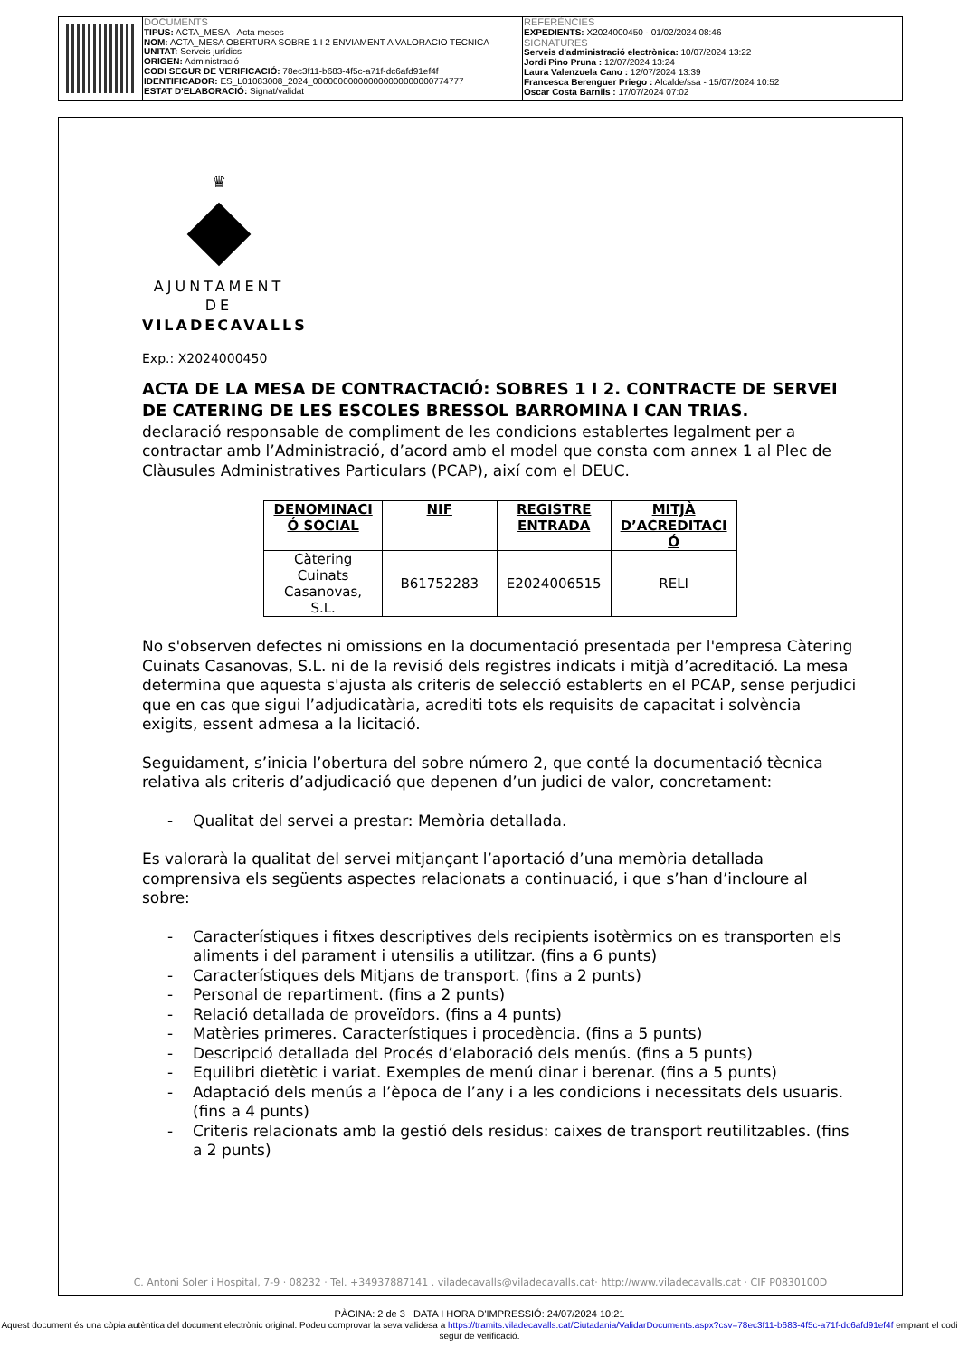DOCUMENTS
TIPUS: ACTA_MESA - Acta meses
NOM: ACTA_MESA OBERTURA SOBRE 1 I 2 ENVIAMENT A VALORACIO TECNICA
UNITAT: Serveis jurídics
ORIGEN: Administració
CODI SEGUR DE VERIFICACIÓ: 78ec3f11-b683-4f5c-a71f-dc6afd91ef4f
IDENTIFICADOR: ES_L01083008_2024_000000000000000000000000774777
ESTAT D'ELABORACIÓ: Signat/validat
REFERÈNCIES
EXPEDIENTS: X2024000450 - 01/02/2024 08:46
SIGNATURES
Serveis d'administració electrònica: 10/07/2024 13:22
Jordi Pino Pruna : 12/07/2024 13:24
Laura Valenzuela Cano : 12/07/2024 13:39
Francesca Berenguer Priego : Alcalde/ssa - 15/07/2024 10:52
Oscar Costa Barnils : 17/07/2024 07:02
♛
AJUNTAMENT DE
VILADECAVALLS
Exp.: X2024000450
ACTA DE LA MESA DE CONTRACTACIÓ: SOBRES 1 I 2. CONTRACTE DE SERVEI DE CATERING DE LES ESCOLES BRESSOL BARROMINA I CAN TRIAS.
declaració responsable de compliment de les condicions establertes legalment per a contractar amb l’Administració, d’acord amb el model que consta com annex 1 al Plec de Clàusules Administratives Particulars (PCAP), així com el DEUC.
| DENOMINACI Ó SOCIAL | NIF | REGISTRE ENTRADA | MITJÀ D’ACREDITACI Ó |
| --- | --- | --- | --- |
| Càtering Cuinats Casanovas, S.L. | B61752283 | E2024006515 | RELI |
No s'observen defectes ni omissions en la documentació presentada per l'empresa Càtering Cuinats Casanovas, S.L. ni de la revisió dels registres indicats i mitjà d’acreditació. La mesa determina que aquesta s'ajusta als criteris de selecció establerts en el PCAP, sense perjudici que en cas que sigui l’adjudicatària, acrediti tots els requisits de capacitat i solvència exigits, essent admesa a la licitació.
Seguidament, s’inicia l’obertura del sobre número 2, que conté la documentació tècnica relativa als criteris d’adjudicació que depenen d’un judici de valor, concretament:
- Qualitat del servei a prestar: Memòria detallada.
Es valorarà la qualitat del servei mitjançant l’aportació d’una memòria detallada comprensiva els següents aspectes relacionats a continuació, i que s’han d’incloure al sobre:
- Característiques i fitxes descriptives dels recipients isotèrmics on es transporten els aliments i del parament i utensilis a utilitzar. (fins a 6 punts)
- Característiques dels Mitjans de transport. (fins a 2 punts)
- Personal de repartiment. (fins a 2 punts)
- Relació detallada de proveïdors. (fins a 4 punts)
- Matèries primeres. Característiques i procedència. (fins a 5 punts)
- Descripció detallada del Procés d’elaboració dels menús. (fins a 5 punts)
- Equilibri dietètic i variat. Exemples de menú dinar i berenar. (fins a 5 punts)
- Adaptació dels menús a l’època de l’any i a les condicions i necessitats dels usuaris. (fins a 4 punts)
- Criteris relacionats amb la gestió dels residus: caixes de transport reutilitzables. (fins a 2 punts)
C. Antoni Soler i Hospital, 7-9 · 08232 · Tel. +34937887141 . viladecavalls@viladecavalls.cat· http://www.viladecavalls.cat · CIF P0830100D
PÀGINA: 2 de 3 DATA I HORA D'IMPRESSIÓ: 24/07/2024 10:21
Aquest document és una còpia autèntica del document electrònic original. Podeu comprovar la seva validesa a https://tramits.viladecavalls.cat/Ciutadania/ValidarDocuments.aspx?csv=78ec3f11-b683-4f5c-a71f-dc6afd91ef4f emprant el codi segur de verificació.